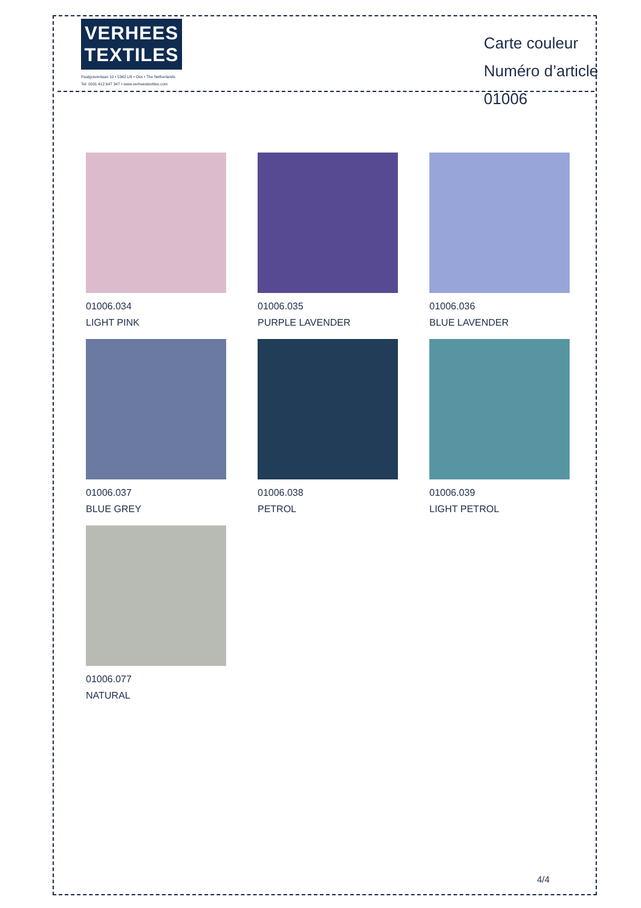VERHEES
TEXTILES
Paalgravenlaan 10 • 5342 LR • Oss • The Netherlands
Tel: 0031 412 647 347 • www.verheestextiles.com
Carte couleur
Numéro d’article 01006
01006.034
LIGHT PINK
01006.035
PURPLE LAVENDER
01006.036
BLUE LAVENDER
01006.037
BLUE GREY
01006.038
PETROL
01006.039
LIGHT PETROL
01006.077
NATURAL
4/4